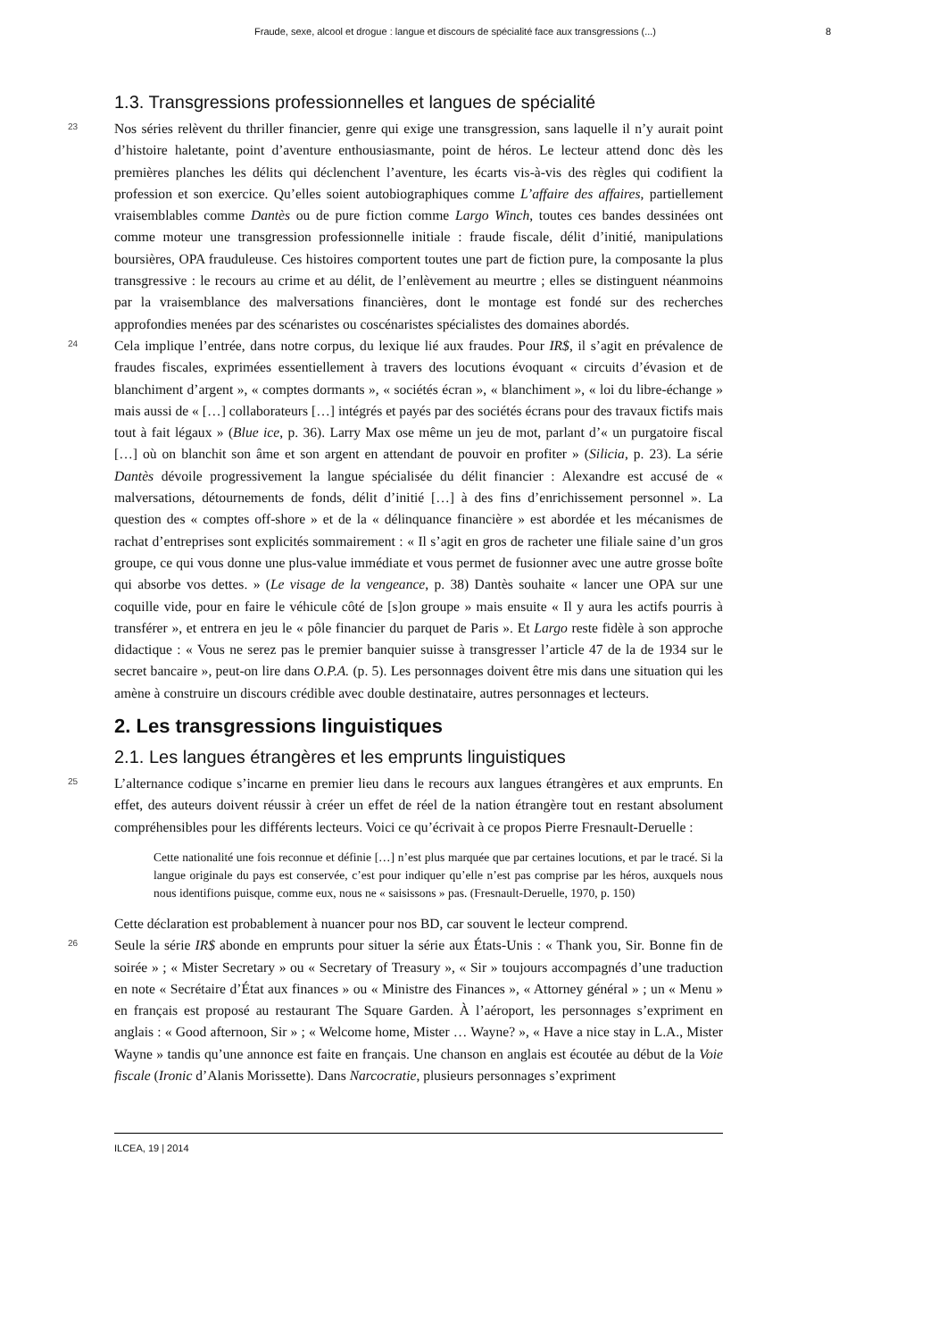Fraude, sexe, alcool et drogue : langue et discours de spécialité face aux transgressions (...) 8
1.3. Transgressions professionnelles et langues de spécialité
23
Nos séries relèvent du thriller financier, genre qui exige une transgression, sans laquelle il n’y aurait point d’histoire haletante, point d’aventure enthousiasmante, point de héros. Le lecteur attend donc dès les premières planches les délits qui déclenchent l’aventure, les écarts vis-à-vis des règles qui codifient la profession et son exercice. Qu’elles soient autobiographiques comme L’affaire des affaires, partiellement vraisemblables comme Dantès ou de pure fiction comme Largo Winch, toutes ces bandes dessinées ont comme moteur une transgression professionnelle initiale : fraude fiscale, délit d’initié, manipulations boursières, OPA frauduleuse. Ces histoires comportent toutes une part de fiction pure, la composante la plus transgressive : le recours au crime et au délit, de l’enlèvement au meurtre ; elles se distinguent néanmoins par la vraisemblance des malversations financières, dont le montage est fondé sur des recherches approfondies menées par des scénaristes ou coscénaristes spécialistes des domaines abordés.
24
Cela implique l’entrée, dans notre corpus, du lexique lié aux fraudes. Pour IR$, il s’agit en prévalence de fraudes fiscales, exprimées essentiellement à travers des locutions évoquant « circuits d’évasion et de blanchiment d’argent », « comptes dormants », « sociétés écran », « blanchiment », « loi du libre-échange » mais aussi de « […] collaborateurs […] intégrés et payés par des sociétés écrans pour des travaux fictifs mais tout à fait légaux » (Blue ice, p. 36). Larry Max ose même un jeu de mot, parlant d’« un purgatoire fiscal […] où on blanchit son âme et son argent en attendant de pouvoir en profiter » (Silicia, p. 23). La série Dantès dévoile progressivement la langue spécialisée du délit financier : Alexandre est accusé de « malversations, détournements de fonds, délit d’initié […] à des fins d’enrichissement personnel ». La question des « comptes off-shore » et de la « délinquance financière » est abordée et les mécanismes de rachat d’entreprises sont explicités sommairement : « Il s’agit en gros de racheter une filiale saine d’un gros groupe, ce qui vous donne une plus-value immédiate et vous permet de fusionner avec une autre grosse boîte qui absorbe vos dettes. » (Le visage de la vengeance, p. 38) Dantès souhaite « lancer une OPA sur une coquille vide, pour en faire le véhicule côté de [s]on groupe » mais ensuite « Il y aura les actifs pourris à transférer », et entrera en jeu le « pôle financier du parquet de Paris ». Et Largo reste fidèle à son approche didactique : « Vous ne serez pas le premier banquier suisse à transgresser l’article 47 de la de 1934 sur le secret bancaire », peut-on lire dans O.P.A. (p. 5). Les personnages doivent être mis dans une situation qui les amène à construire un discours crédible avec double destinataire, autres personnages et lecteurs.
2. Les transgressions linguistiques
2.1. Les langues étrangères et les emprunts linguistiques
25
L’alternance codique s’incarne en premier lieu dans le recours aux langues étrangères et aux emprunts. En effet, des auteurs doivent réussir à créer un effet de réel de la nation étrangère tout en restant absolument compréhensibles pour les différents lecteurs. Voici ce qu’écrivait à ce propos Pierre Fresnault-Deruelle :
Cette nationalité une fois reconnue et définie […] n’est plus marquée que par certaines locutions, et par le tracé. Si la langue originale du pays est conservée, c’est pour indiquer qu’elle n’est pas comprise par les héros, auxquels nous nous identifions puisque, comme eux, nous ne « saisissons » pas. (Fresnault-Deruelle, 1970, p. 150)
Cette déclaration est probablement à nuancer pour nos BD, car souvent le lecteur comprend.
26
Seule la série IR$ abonde en emprunts pour situer la série aux États-Unis : « Thank you, Sir. Bonne fin de soirée » ; « Mister Secretary » ou « Secretary of Treasury », « Sir » toujours accompagnés d’une traduction en note « Secrétaire d’État aux finances » ou « Ministre des Finances », « Attorney général » ; un « Menu » en français est proposé au restaurant The Square Garden. À l’aéroport, les personnages s’expriment en anglais : « Good afternoon, Sir » ; « Welcome home, Mister … Wayne? », « Have a nice stay in L.A., Mister Wayne » tandis qu’une annonce est faite en français. Une chanson en anglais est écoutée au début de la Voie fiscale (Ironic d’Alanis Morissette). Dans Narcocratie, plusieurs personnages s’expriment
ILCEA, 19 | 2014